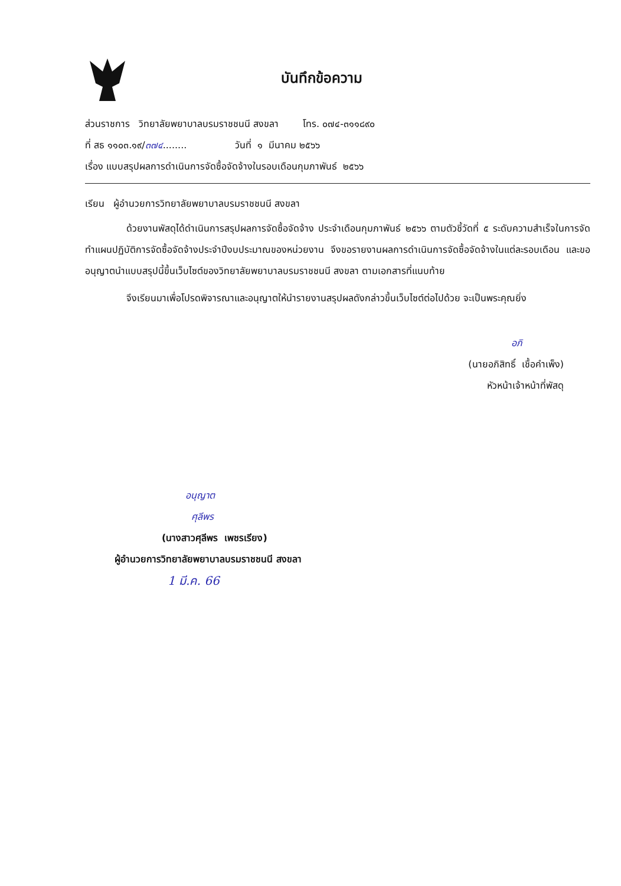บันทึกข้อความ
ส่วนราชการ วิทยาลัยพยาบาลบรมราชชนนี สงขลา โทร. ๐๗๔-๓๑๑๘๙๐
ที่ สธ ๑๑๐๓.๑๙/๓๗๔........ วันที่ ๑ มีนาคม ๒๕๖๖
เรื่อง แบบสรุปผลการดำเนินการจัดซื้อจัดจ้างในรอบเดือนกุมภาพันธ์ ๒๕๖๖
เรียน ผู้อำนวยการวิทยาลัยพยาบาลบรมราชชนนี สงขลา
ด้วยงานพัสดุได้ดำเนินการสรุปผลการจัดซื้อจัดจ้าง ประจำเดือนกุมภาพันธ์ ๒๕๖๖ ตามตัวชี้วัดที่ ๕ ระดับความสำเร็จในการจัดทำแผนปฏิบัติการจัดซื้อจัดจ้างประจำปีงบประมาณของหน่วยงาน จึงขอรายงานผลการดำเนินการจัดซื้อจัดจ้างในแต่ละรอบเดือน และขออนุญาตนำแบบสรุปนี้ขึ้นเว็บไซต์ของวิทยาลัยพยาบาลบรมราชชนนี สงขลา ตามเอกสารที่แนบท้าย
จึงเรียนมาเพื่อโปรดพิจารณาและอนุญาตให้นำรายงานสรุปผลดังกล่าวขึ้นเว็บไซต์ต่อไปด้วย จะเป็นพระคุณยิ่ง
อภิ
(นายอภิสิทธิ์ เชื้อคำเพ็ง)
หัวหน้าเจ้าหน้าที่พัสดุ
อนุญาต
ศุลีพร
(นางสาวศุลีพร เพชรเรียง)
ผู้อำนวยการวิทยาลัยพยาบาลบรมราชชนนี สงขลา
1 มี.ค. 66